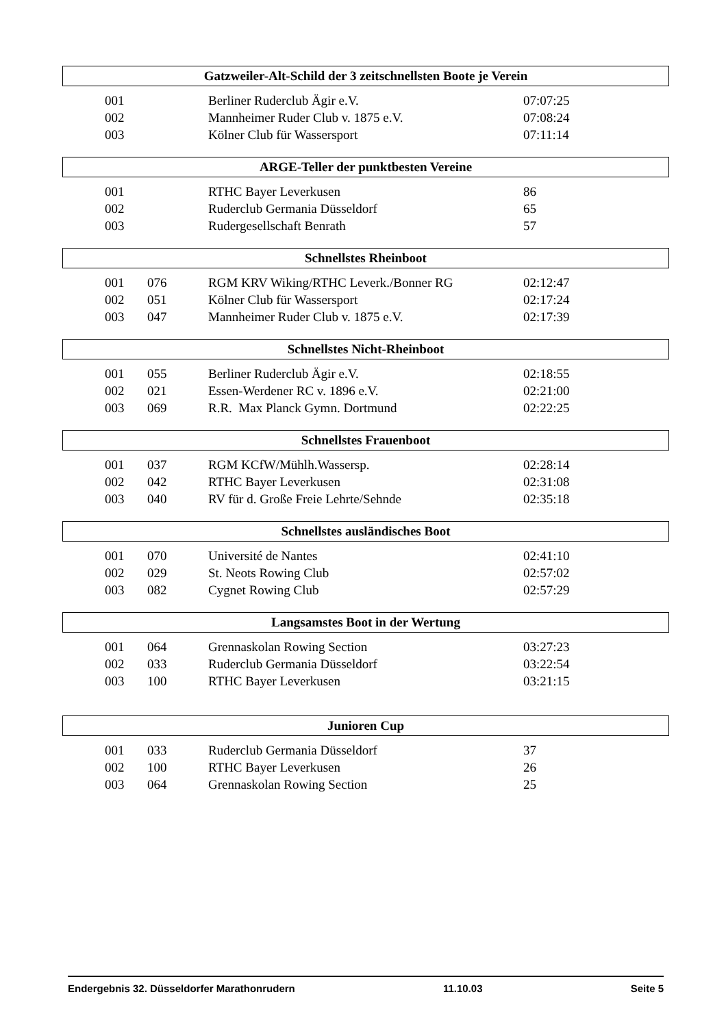Gatzweiler-Alt-Schild der 3 zeitschnellsten Boote je Verein
| 001 | | Berliner Ruderclub Ägir e.V. | 07:07:25 |
| 002 | | Mannheimer Ruder Club v. 1875 e.V. | 07:08:24 |
| 003 | | Kölner Club für Wassersport | 07:11:14 |
ARGE-Teller der punktbesten Vereine
| 001 | | RTHC Bayer Leverkusen | 86 |
| 002 | | Ruderclub Germania Düsseldorf | 65 |
| 003 | | Rudergesellschaft Benrath | 57 |
Schnellstes Rheinboot
| 001 | 076 | RGM KRV Wiking/RTHC Leverk./Bonner RG | 02:12:47 |
| 002 | 051 | Kölner Club für Wassersport | 02:17:24 |
| 003 | 047 | Mannheimer Ruder Club v. 1875 e.V. | 02:17:39 |
Schnellstes Nicht-Rheinboot
| 001 | 055 | Berliner Ruderclub Ägir e.V. | 02:18:55 |
| 002 | 021 | Essen-Werdener RC v. 1896 e.V. | 02:21:00 |
| 003 | 069 | R.R. Max Planck Gymn. Dortmund | 02:22:25 |
Schnellstes Frauenboot
| 001 | 037 | RGM KCfW/Mühlh.Wassersp. | 02:28:14 |
| 002 | 042 | RTHC Bayer Leverkusen | 02:31:08 |
| 003 | 040 | RV für d. Große Freie Lehrte/Sehnde | 02:35:18 |
Schnellstes ausländisches Boot
| 001 | 070 | Université de Nantes | 02:41:10 |
| 002 | 029 | St. Neots Rowing Club | 02:57:02 |
| 003 | 082 | Cygnet Rowing Club | 02:57:29 |
Langsamstes Boot in der Wertung
| 001 | 064 | Grennaskolan Rowing Section | 03:27:23 |
| 002 | 033 | Ruderclub Germania Düsseldorf | 03:22:54 |
| 003 | 100 | RTHC Bayer Leverkusen | 03:21:15 |
Junioren Cup
| 001 | 033 | Ruderclub Germania Düsseldorf | 37 |
| 002 | 100 | RTHC Bayer Leverkusen | 26 |
| 003 | 064 | Grennaskolan Rowing Section | 25 |
Endergebnis 32. Düsseldorfer Marathonrudern 11.10.03 Seite 5